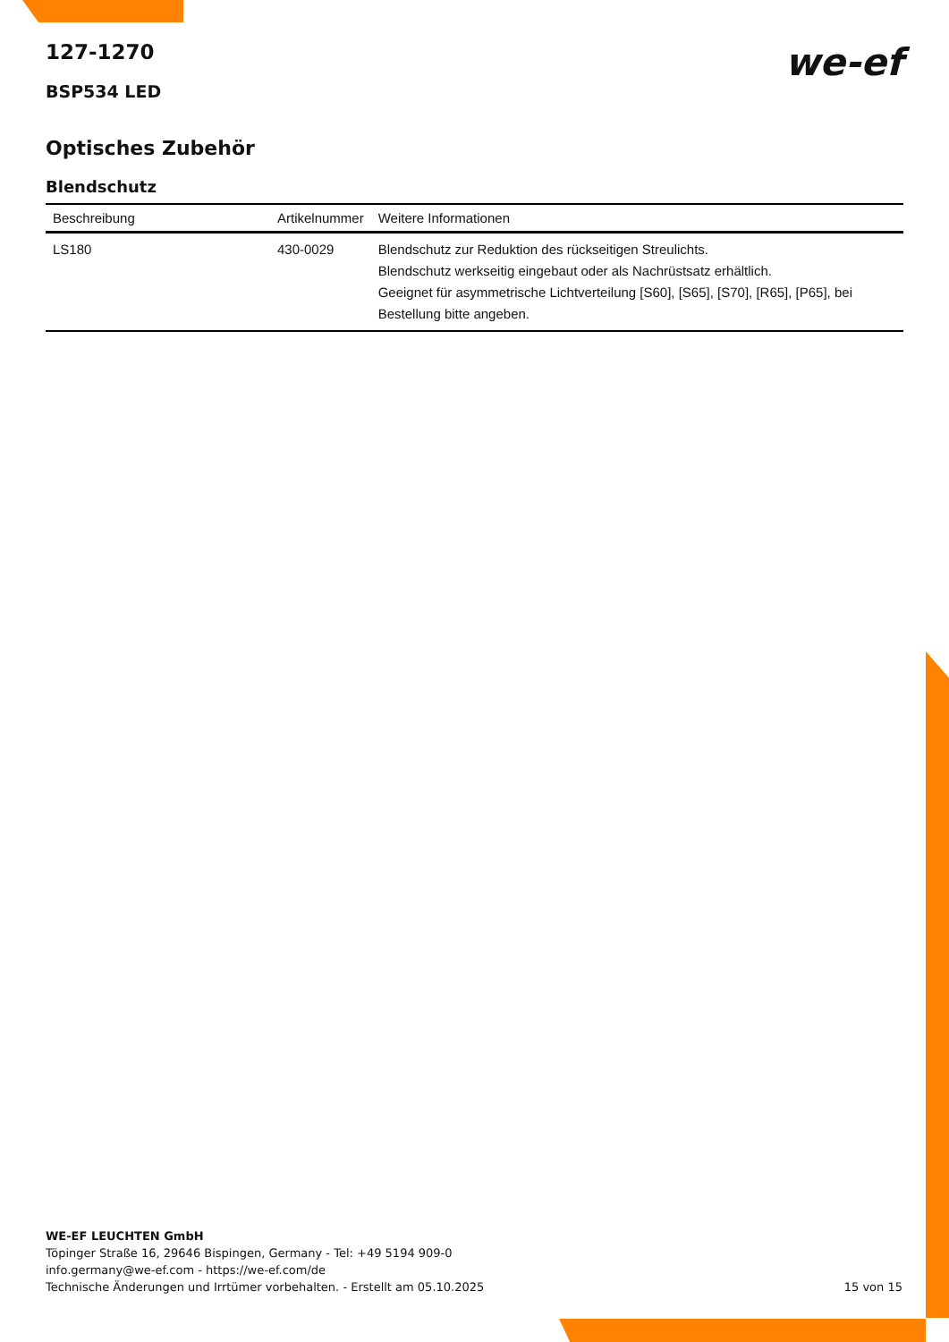we-ef
127-1270
BSP534 LED
Optisches Zubehör
Blendschutz
| Beschreibung | Artikelnummer | Weitere Informationen |
| --- | --- | --- |
| LS180 | 430-0029 | Blendschutz zur Reduktion des rückseitigen Streulichts. Blendschutz werkseitig eingebaut oder als Nachrüstsatz erhältlich. Geeignet für asymmetrische Lichtverteilung [S60], [S65], [S70], [R65], [P65], bei Bestellung bitte angeben. |
WE-EF LEUCHTEN GmbH
Töpinger Straße 16, 29646 Bispingen, Germany - Tel: +49 5194 909-0
info.germany@we-ef.com - https://we-ef.com/de
15 von 15 Technische Änderungen und Irrtümer vorbehalten. - Erstellt am 05.10.2025